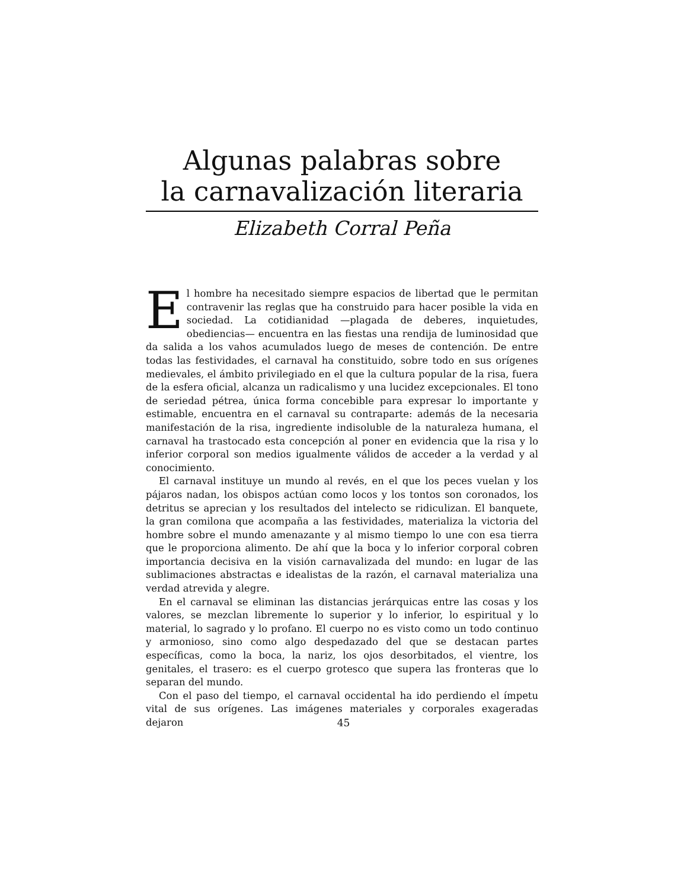Algunas palabras sobre
la carnavalización literaria
Elizabeth Corral Peña
El hombre ha necesitado siempre espacios de libertad que le permitan contravenir las reglas que ha construido para hacer posible la vida en sociedad. La cotidianidad —plagada de deberes, inquietudes, obediencias— encuentra en las fiestas una rendija de luminosidad que da salida a los vahos acumulados luego de meses de contención. De entre todas las festividades, el carnaval ha constituido, sobre todo en sus orígenes medievales, el ámbito privilegiado en el que la cultura popular de la risa, fuera de la esfera oficial, alcanza un radicalismo y una lucidez excepcionales. El tono de seriedad pétrea, única forma concebible para expresar lo importante y estimable, encuentra en el carnaval su contraparte: además de la necesaria manifestación de la risa, ingrediente indisoluble de la naturaleza humana, el carnaval ha trastocado esta concepción al poner en evidencia que la risa y lo inferior corporal son medios igualmente válidos de acceder a la verdad y al conocimiento.
El carnaval instituye un mundo al revés, en el que los peces vuelan y los pájaros nadan, los obispos actúan como locos y los tontos son coronados, los detritus se aprecian y los resultados del intelecto se ridiculizan. El banquete, la gran comilona que acompaña a las festividades, materializa la victoria del hombre sobre el mundo amenazante y al mismo tiempo lo une con esa tierra que le proporciona alimento. De ahí que la boca y lo inferior corporal cobren importancia decisiva en la visión carnavalizada del mundo: en lugar de las sublimaciones abstractas e idealistas de la razón, el carnaval materializa una verdad atrevida y alegre.
En el carnaval se eliminan las distancias jerárquicas entre las cosas y los valores, se mezclan libremente lo superior y lo inferior, lo espiritual y lo material, lo sagrado y lo profano. El cuerpo no es visto como un todo continuo y armonioso, sino como algo despedazado del que se destacan partes específicas, como la boca, la nariz, los ojos desorbitados, el vientre, los genitales, el trasero: es el cuerpo grotesco que supera las fronteras que lo separan del mundo.
Con el paso del tiempo, el carnaval occidental ha ido perdiendo el ímpetu vital de sus orígenes. Las imágenes materiales y corporales exageradas dejaron
45